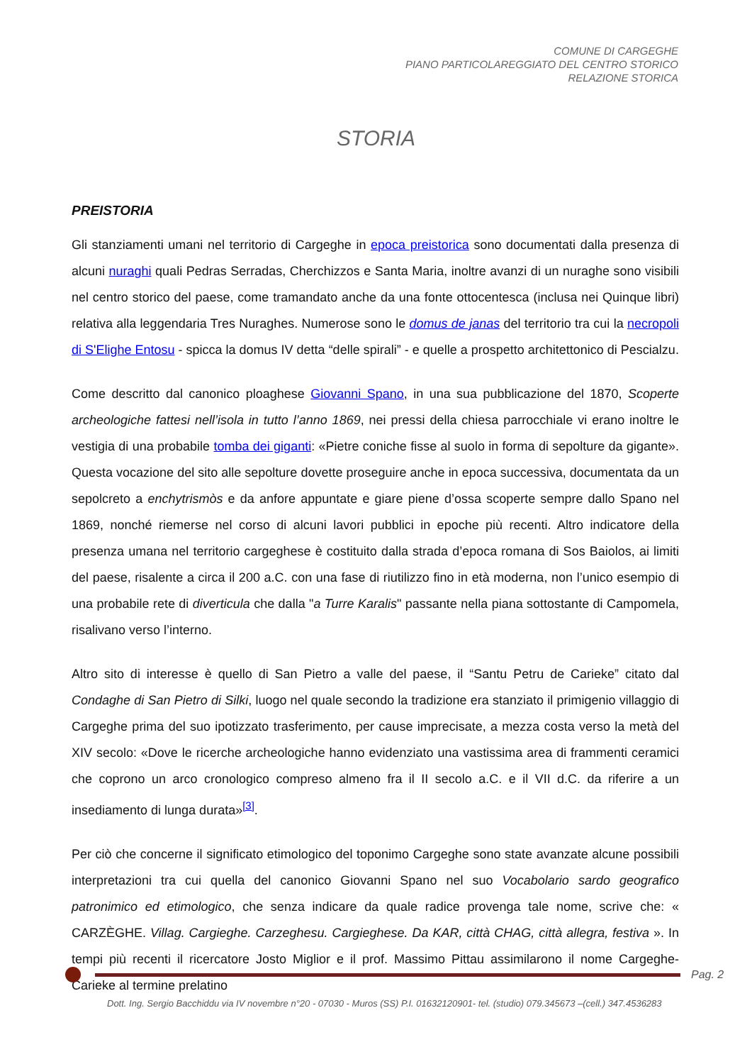COMUNE DI CARGEGHE
PIANO PARTICOLAREGGIATO DEL CENTRO STORICO
RELAZIONE STORICA
STORIA
PREISTORIA
Gli stanziamenti umani nel territorio di Cargeghe in epoca preistorica sono documentati dalla presenza di alcuni nuraghi quali Pedras Serradas, Cherchizzos e Santa Maria, inoltre avanzi di un nuraghe sono visibili nel centro storico del paese, come tramandato anche da una fonte ottocentesca (inclusa nei Quinque libri) relativa alla leggendaria Tres Nuraghes. Numerose sono le domus de janas del territorio tra cui la necropoli di S'Elighe Entosu - spicca la domus IV detta “delle spirali” - e quelle a prospetto architettonico di Pescialzu.
Come descritto dal canonico ploaghese Giovanni Spano, in una sua pubblicazione del 1870, Scoperte archeologiche fattesi nell’isola in tutto l’anno 1869, nei pressi della chiesa parrocchiale vi erano inoltre le vestigia di una probabile tomba dei giganti: «Pietre coniche fisse al suolo in forma di sepolture da gigante». Questa vocazione del sito alle sepolture dovette proseguire anche in epoca successiva, documentata da un sepolcreto a enchytrismòs e da anfore appuntate e giare piene d’ossa scoperte sempre dallo Spano nel 1869, nonché riemerse nel corso di alcuni lavori pubblici in epoche più recenti. Altro indicatore della presenza umana nel territorio cargeghese è costituito dalla strada d’epoca romana di Sos Baiolos, ai limiti del paese, risalente a circa il 200 a.C. con una fase di riutilizzo fino in età moderna, non l’unico esempio di una probabile rete di diverticula che dalla "a Turre Karalis" passante nella piana sottostante di Campomela, risalivano verso l’interno.
Altro sito di interesse è quello di San Pietro a valle del paese, il “Santu Petru de Carieke” citato dal Condaghe di San Pietro di Silki, luogo nel quale secondo la tradizione era stanziato il primigenio villaggio di Cargeghe prima del suo ipotizzato trasferimento, per cause imprecisate, a mezza costa verso la metà del XIV secolo: «Dove le ricerche archeologiche hanno evidenziato una vastissima area di frammenti ceramici che coprono un arco cronologico compreso almeno fra il II secolo a.C. e il VII d.C. da riferire a un insediamento di lunga durata»<sup>[3]</sup>.
Per ciò che concerne il significato etimologico del toponimo Cargeghe sono state avanzate alcune possibili interpretazioni tra cui quella del canonico Giovanni Spano nel suo Vocabolario sardo geografico patronimico ed etimologico, che senza indicare da quale radice provenga tale nome, scrive che: « CARZÈGHE. Villag. Cargieghe. Carzeghesu. Cargieghese. Da KAR, città CHAG, città allegra, festiva ». In tempi più recenti il ricercatore Josto Miglior e il prof. Massimo Pittau assimilarono il nome Cargeghe-Carieke al termine prelatino
Pag. 2
Dott. Ing. Sergio Bacchiddu via IV novembre n°20 - 07030 - Muros (SS) P.I. 01632120901- tel. (studio) 079.345673 –(cell.) 347.4536283